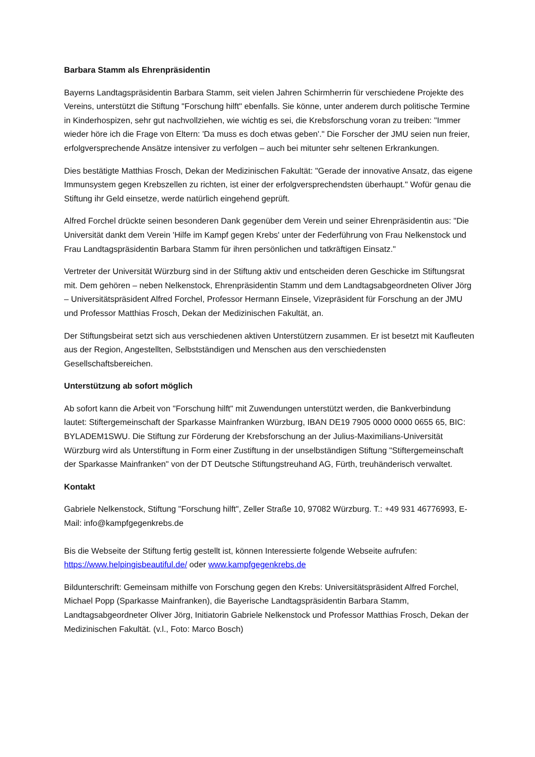Barbara Stamm als Ehrenpräsidentin
Bayerns Landtagspräsidentin Barbara Stamm, seit vielen Jahren Schirmherrin für verschiedene Projekte des Vereins, unterstützt die Stiftung "Forschung hilft" ebenfalls. Sie könne, unter anderem durch politische Termine in Kinderhospizen, sehr gut nachvollziehen, wie wichtig es sei, die Krebsforschung voran zu treiben: "Immer wieder höre ich die Frage von Eltern: 'Da muss es doch etwas geben'." Die Forscher der JMU seien nun freier, erfolgversprechende Ansätze intensiver zu verfolgen – auch bei mitunter sehr seltenen Erkrankungen.
Dies bestätigte Matthias Frosch, Dekan der Medizinischen Fakultät: "Gerade der innovative Ansatz, das eigene Immunsystem gegen Krebszellen zu richten, ist einer der erfolgversprechendsten überhaupt." Wofür genau die Stiftung ihr Geld einsetze, werde natürlich eingehend geprüft.
Alfred Forchel drückte seinen besonderen Dank gegenüber dem Verein und seiner Ehrenpräsidentin aus: "Die Universität dankt dem Verein 'Hilfe im Kampf gegen Krebs' unter der Federführung von Frau Nelkenstock und Frau Landtagspräsidentin Barbara Stamm für ihren persönlichen und tatkräftigen Einsatz."
Vertreter der Universität Würzburg sind in der Stiftung aktiv und entscheiden deren Geschicke im Stiftungsrat mit. Dem gehören – neben Nelkenstock, Ehrenpräsidentin Stamm und dem Landtagsabgeordneten Oliver Jörg – Universitätspräsident Alfred Forchel, Professor Hermann Einsele, Vizepräsident für Forschung an der JMU und Professor Matthias Frosch, Dekan der Medizinischen Fakultät, an.
Der Stiftungsbeirat setzt sich aus verschiedenen aktiven Unterstützern zusammen. Er ist besetzt mit Kaufleuten aus der Region, Angestellten, Selbstständigen und Menschen aus den verschiedensten Gesellschaftsbereichen.
Unterstützung ab sofort möglich
Ab sofort kann die Arbeit von "Forschung hilft" mit Zuwendungen unterstützt werden, die Bankverbindung lautet: Stiftergemeinschaft der Sparkasse Mainfranken Würzburg, IBAN DE19 7905 0000 0000 0655 65, BIC: BYLADEM1SWU. Die Stiftung zur Förderung der Krebsforschung an der Julius-Maximilians-Universität Würzburg wird als Unterstiftung in Form einer Zustiftung in der unselbständigen Stiftung "Stiftergemeinschaft der Sparkasse Mainfranken" von der DT Deutsche Stiftungstreuhand AG, Fürth, treuhänderisch verwaltet.
Kontakt
Gabriele Nelkenstock, Stiftung "Forschung hilft", Zeller Straße 10, 97082 Würzburg. T.: +49 931 46776993, E-Mail: info@kampfgegenkrebs.de
Bis die Webseite der Stiftung fertig gestellt ist, können Interessierte folgende Webseite aufrufen: https://www.helpingisbeautiful.de/ oder www.kampfgegenkrebs.de
Bildunterschrift: Gemeinsam mithilfe von Forschung gegen den Krebs: Universitätspräsident Alfred Forchel, Michael Popp (Sparkasse Mainfranken), die Bayerische Landtagspräsidentin Barbara Stamm, Landtagsabgeordneter Oliver Jörg, Initiatorin Gabriele Nelkenstock und Professor Matthias Frosch, Dekan der Medizinischen Fakultät. (v.l., Foto: Marco Bosch)